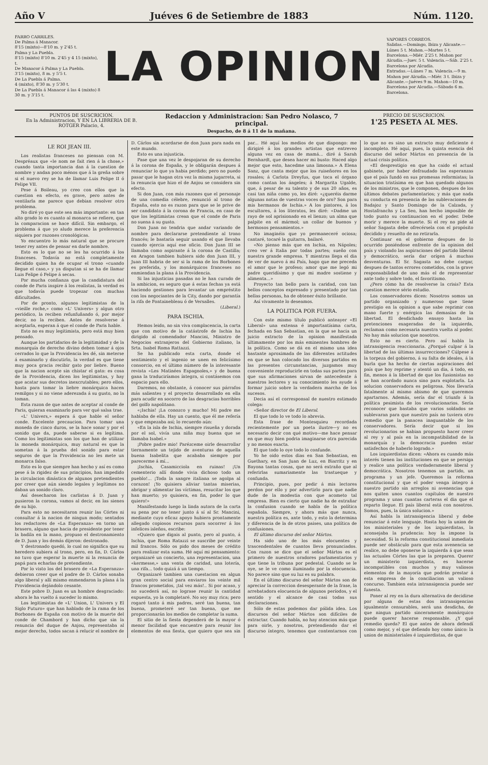Año V Juéves 6 de Setiembre de 1883 Núm. 1120.
FARRO CARRILES.
De Palma á Manacor.
8'15 (mixto)—8'10 m. y 2'45 t.
Palma y La Puebla.
8'15 (mixto) 8'10 m. 2'45 y 4 15 (mixto), t.
De Manacor á Palma y La Puebla.
3'15 (mixto), 8 m. y 5'5 t.
De La Puebla á Palma.
4 (mixto), 8'30 m. y 5'30 t.
De La Puebla á Manacor á las 4 (mixto) 8 30 m. y 3'15 t.
LA OPINION
VAPORES CORREOS.
Salidas.—Domingo, Ibiza y Alicante.—Lúnes 5 t. Mahon.—Martes 5 t. Barcelona.—Miér. 2'25 t. Mahon por Alcudia.—Juev. 5 t. Valencia.—Sáb. 2'25 t. Barcelona por Alcudia.
Entradas.—Lúnes 7 m. Valencia.—9 m. Mahon por Alcudia.—Miér. 3 t. Ibiza y Alicante.—Juéves 9 m. Mahon—10 m. Barcelona por Alcudia.—Sábado 6 m. Barcelona.
PUNTOS DE SUSCRICION.
En la Administracion, Y EN LA LIBRERIA DE B. ROTGER Palacio, 4.
Redaccion y Administracion: San Pedro Nolasco, 7 principal.
Despacho, de 8 á 11 de la mañana.
PRECIO DE SUSCRICION.
1'25 PESETA AL MES.
LE ROI JEAN III.
Los realistas franceses no piensan con M. Despréaux que «le nom ne fait rien á la chose,» cuando tanta importancia dan á la cuestion de nombre y andan poco ménos que á la greña sobre si el nuevo rey se ha de llamar Luis Felipe II ó Felipe VII.
Pese á Boileau, yo creo con ellos que la cuestion en efecto, es grave, pero antes de ventilarla me parece que debian resolver otro problema.
No diré yo que este sea más importante: en tan alto grado lo es cuanto al monarca se refiere, que la comparacion se hace difícil. Sin embargo, el problema á que yo aludo merece la preferencia siquiera por razones cronológicas.
Yo encuentro lo más natural que se procure tener rey antes de pensar en darle nombre.
Esto es lo que no se les ha ocurrido á los franceses. Todavía no está completamente decidido quien ha de ocupar el trono «cuando llegue el caso,» y ya disputan si se ha de llamar Luis Felipe ó Felipe á secas.
Por mucha confianza que la candidatura del conde de Paris inspire á los realistas, la verdad es que todavía puede tropezar con muchas dificultades.
Por de pronto, algunos legitimistas de la «vieille roche,» como «L' Univers» y algun otro periódico, la reciben refunfuñando ó, por mejor decir, no la reciben. Antes de resolverse á aceptarla, esperan á que el conde de Paris hable.
Esto no es muy legitimista, pero está muy bien pensado.
Aunque los partidarios de la legitimidad y de la monarquía de derecho divino deben tomar á ojos cerrados lo que la Providencia les dé, sin meterse á examinarlo y discutirlo, la verdad es que tiene muy poca gracia recibir gato por liebre. Bueno que la nacion acepte sin chistar el gato: es cosa de la Providencia, dicen los legitimistas, y hay que acatar sus decretos inexcrutables; pero ellos, hasta para tomar la liebre monárquica hacen remilgos y si no viene aderezada á su gusto, no la toman.
Esta razon de que antes de aceptar al conde de Paris, quieran examinarlo para ver qué salsa trae.
«L' Univers,» espera á que hable el señor conde. Excelente precaucion. Para tomar una moneda de cinco duros, se la hace sonar y por el sonido que da, puede saberse si es legítima. Como los legitimistas son los que han de utilizar la moneda monárquica, muy natural es que la sometan á la prueba del sonido para estar seguros de que la Providencia no les mete un monarca falso.
Esto es lo que siempre han hecho y así es como pese á la rigidez de sus principios, han impedido la circulacion dinástica de algunos pretendientes por creer que aún siendo legales y legítimos no daban un sonido claro.
Así desecharon los carlistas á D. Juan y pusieron la corona, vamos al decir, en las sienes de su hijo.
Para esto no necesitaron reunir las Córtes ni consultar á la nacion de ningun modo; sentados los redactores de «La Esperanza» en torno un brasero, alguno que hacia de presidente por tener la badila en la mano, propuso el destronamiento de D. Juan y los demás dijeron: destronado.
Y destronado quedó, lo cual no significa que su heredero subiera al trono, pero, en fin, D. Cárlos no tuvo que esperar la muerte ni la renuncia de papá para echarlas de pretendiente.
Por lo visto los del brasero de «La Esperanza» debieron creer que el padre de D. Cárlos sonaba algo liberal y allí mismo enmendaron la plana á la Providencia dejándolo cesante.
Este pobre D. Juan es un hombre desgraciado: ahora le ha vuelto á suceder lo mismo.
Los legitimistas de «L' Union, L' Univers y El Siglo Futuro» que han hablado de la rama de los Borbones de España con motivo de la muerte del conde de Chambord y han dicho que sin la renuncia del duque de Anjou, representaba al mejor derecho, todos sacan á relucir el nombre de D. Cárlos sin acordarse de don Juan para nada en este mundo.
Esto es una injusticia.
Pase que una vez le despojaran de su derecho á la corona de España, y le obligarán despues á renunciar lo que ya habia perdido; pero no puedo pasar que le hagan otra vez la misma jugarreta, si la renuncia que hizo el de Anjou se considera sin efecto.
Si don Juan, con más razones que el personaje de una comedia célebre, renunció al trono de España, esto no es razon para que se le prive de ser candidato á la corona de Francia, en caso de que los legitimistas crean que el conde de Paris no suena á su gusto.
Don Juan no tendria que andar variando de nombre para declararse pretendiente al trono francés; le bastaría seguir usando el que llevaba cuando ejercia aquí ese oficio. Don Juan III se llamaba como aspirante á la corona de Castilla; en Aragon tambien hubiera sido don Juan III, y Juan III habria de ser si la rama de los Borbones es preferida, y los monárquicos franceses no enmiendan la plana á la Providencia.
Si las injusticias pasadas no le han curado de la ambicion, es seguro que á estas fechas ya está haciendo gestiones para levantar un empréstito con los negociantes de la City, dando por garantía la rifa de Fontainebleau ó de Versalles.
(Liberal.)
PARA ISCHIA.
Hemos leido, no sin viva complacencia, la carta que con motivo de la catástrofe de Ischia ha dirigido al comendador Mancini, Ministro de Negocios extranjeros del Gobierno italiano, la Srta. Isabel Roma Rattazzi.
Se ha publicado esta carta, donde el sentimiento y el ingenio se unen en felicísimo consorcio, en el último número de la interesante revista «Les Matinées Espagnoles,» y de buena gana la traduciríamos íntegra, si contásemos con espacio para ello.
Daremos, no obstante, á conocer sus párrafos más salientes y el proyecto desarrollado en ella para acudir en socorro de las desgracias horribles del golfo napolitano.
«¡Ischia! ¡La conozco y mucho! Mi padre me hablaba de ella. Hay un cuento, que él me refería y que empezaba así; lo recuerdo aún:
«En la isla de Ischia, siempre risueña y dorada por el sol, vivía una niña muy buena que se llamaba Isabel.»
¡Pobre padre mio! Parézceme oirle desarrollar tiernamente un tejido de aventuras de aquella buena Isabelita que acababa siempre por parecerme á mí...
¡Ischia, Casamicciola en ruinas! ¡Un cementerio allí donde vivia dichoso todo un pueblo!... ¡Toda la sangre italiana se agolpa al corazon! ¡Yo quisiera aliviar tantas miserias, abrigar y alimentar las víctimas, resucitar los que han muerto; yo quisiera, en fin, poder lo que quiero!»
Manifestando luego la linda autora de la carta su pena por no tener junto á sí al Sr. Mancini, mediante cuyo eficaz apoyo hubiera prontamente allegado copiosos recursos para socorrer á los infelices isleños, escribe:
«Quiero que digais al punto, pero al punto, á Ischia, que Roma Ratazzi se suscribe por veinte mil francos. Sólo os pido dos meses de crédito para realizar esta suma. Hé aquí mi pensamiento: organizaré un concierto, una representacion, una «kermesse,» una venta de caridad, una lotería, una rifa... todo quizá á un tiempo.
Organizaré tambien una cuestacion en algun gran centro social para enviaros los veinte mil francos prometidos, ¡tal vez más!.. Si por acaso, y no sucederá así, no lograse reunir la cantidad expuesta, yo la completaré. No soy muy rica; pero rogaré tanto á mis padres, seré tan buena, tan buena, prometeré ser tan buena, que me proporcionarán los medios de completar la suma.
El sitio de la fiesta dependerá de la mayor ó menor facilidad que encuentre para reunir los elementos de esa fiesta, que quiero que sea sin par... Hé aquí los medios de que dispongo: me dirigiré á los grandes artistas que entreveo alguna vez en casa de mamá... diré á Sarah Bernhardt, que desea hacer mi busto: Haced algo mejor que esto, hacedme una limosna.» A Elena Sanz, que canta mejor que los ruiseñores en los rosales; á Carlota Dreyfus, que toca el órgano como cantan los ángeles; á Margarita Ugalde, que, á pesar de su talento y de sus 20 años, es casi tan niña como yo, les diré: «¿queréis darme algunas notas de vuestras voces de oro? Son para mis hermanos de Ischia.» A los pintores, á los escultores, á los literatos, les diré: «Dadme un rayo de sol aprisionado en el lienzo; un alma que palpite en el mármol; un collar de buenos y hermosos pensamientos.»
No imaginéis que yo permaneceré ociosa; cantaré, tocaré la guitarra, bailaré.
«No pienso más que en Ischia, en Nápoles; creo ver á Italia por todas partes; sueño con nuestra grande empresa. Y mientras llega el dia de ver de nuevo á mi País, hago que me preceda el amor que le profeso; amor que me legó mi padre queridísimo y que mi madre sostiene y alimenta...»
Proyecto tan bello para la caridad, con tan bellos conceptos expresado y presentado por tan bellas personas, ha de obtener éxito brillante.
Así vivamente lo deseamos.
LA POLITICA POR FUERA.
Con este mismo título publicó anteayer «El Liberal» una extensa é importantísima carta, fechada en San Sebastian, en la que se hacia un juicio extracto de la opinion manifestada últimamente por los más eminentes hombres de la política. Como se dá en el mismo una idea bastante aproximada de las diferentes actitudes en que se han colocado los diversos partidos en las presentes circunstancias, juzgamos muy conveniente reproducirle en todas sus partes para que sus afirmaciones sirvan de antecedente á nuestros lectores y su conocimiento les ayude á formar juicio sobre la verdadera marcha de los sucesos.
Decia así el corresponsal de nuestro estimado colega:
«Señor director de El Liberal.
El que todo lo ve todo lo abrevia.
Esta frase de Montesquieu recordada recientemente por un poeta ilustre—y no es necesario decir con qué motivo—me hace pensar en que muy bien podria imaginarse otra parecida y no menos exacta.
El que todo lo oye todo lo confunde.
Yo he oido estos dias en San Sebastian, en Guethary, en San Juan de Luz, en Biarritz y en Bayona tantas cosas, que no será extraño que al referirlas sumariamente las trastueque y confunda.
Principio, pues, por pedir á mis lectores perdon por ello y por advertirlo para que nadie dude de la modestia con que acometo tal empresa. Bien es cierto que nadie ha de extrañar la confusion cuando se habla de la política española. Siempre, y ahora más que nunca, nuestra política es, ante todo, y esto la determina y diferencia de la de otros paises, una política de confusiones.
El último discurso del señor Mártos.
Ha sido uno de los más elocuentes y trascendentales de cuantos lleva pronunciados. Con razon se dice que el señor Mártos es el primero de nuestros oradores parlamentarios y que tiene la tribuna por pedestal. Cuando se le oye, se le ve como iluminado por la elocuencia. No parece sino que su luz es su palabra.
En el último discurso del señor Mártos son de apreciar la correccion desesperante de la frase, la arrebatadora elocuencia de algunos períodos, y el sentido y el alcance de casi todas sus declaraciones.
Sólo de estas podemos dar pálida idea. Los discursos del señor Mártos son difíciles de extractar. Cuando habla, no hay atencion más que para oirle, y nosotros, pretendiendo dar el discurso íntegro, tenemos que contentarnos con lo que no es sino un extracto muy deficiente é incompleto. Hé aquí, pues, la quinta esencia del discurso del señor Mártos en presencia de la actual crisis política.
«El desprestigio en que ha caido el actual gabinete, por haber defraudado las esperanzas que el país fundó en sus promesas reformistas; la situacion tristísima en que han quedado algunos de los ministros, que le componen, despues de los últimos debates parlamentarios; y más que nada su conducta en presencia de las sublevaciones de Badajoz y Santo Domingo de la Calzada, y Hostafranchs y La Seo, han hecho imposible de todo punto su continuacion en el poder. Debe morir y merece la muerte. Si el rey no pide al señor Sagasta debe ofrecérsela con el propósito decidido y resuelto de no retirarla.
Continuar en el gobierno despues de lo ocurrido poniéndose enfrente de la opinion del país y violando las aspiraciones del partido liberal y democrático, sería dar orígen á muchas desventuras. El Sr. Sagasta no debe cargar, despues de tantos errores cometidos, con la grave responsabilidad de uno más el de representar ante todo y sobre todo, el favoritismo.
¿Pero cómo ha de resolverse la crisis? Esta cuestion merece sério estudio.
Los conservadores dicen: Nosotros somos un partido organizado y numeroso que tiene prestigio en la opinion a que sabe reprimir con mano fuerte y enérgica las demasías de la libertad. El desdichado ensayo hasta las pretenciones exageradas de la izquierda, reclaman como necesaria nuestra vuelta al poder. No hay más solucion que nosotros.
Esto no es cierto. Pero así habla la intransigencia reaccionaria. ¿Porqué culpar á la libertad de las últimas insurrecciones? Cúlpese á la torpeza del gobierno, á su falta de ideales, á la burla que ha hecho de ciertas aspiraciones del país que hoy reprime y atentó un dia, á todo, en fin, menos á la libertad de que los fusionistas no se han acordado nunca sino para explotarla. La solucion conservadora es peligrosa. Nos llevaría fatalmente al mismo abismo de que queremos apartarnos. Además, sería dar el triunfo á la política pesimista de los revolucionarios. Sería reconocer que bastaba que varios soldados se sublevaran para que nuestro país no tuviera otro remedio que la panacea inaguantable de los conservadores. Sería decir que si los revolucionarios se habian propuesto hacer creer al rey y al país en la incompatibilidad de la monarquía y la democracia pueden estar satisfechos de haberlo logrado.»
Los izquierdistas dicen: «Ahora es cuando más interés tienen las instituciones en que se persiga y realice una política verdaderamente liberal y democrática. Nosotros tenemos un partido, un programa y un jefe. Queremos la reforma constitucional y que el poder venga íntegro á nuestro partido sin arreglos ni avenencias que nos quiten unos cuantos capítulos de nuestro programa y unas cuantas carteras el dia que el reparto llegue. El país liberal está con nosotros. Somos, pues, la única solucion.»
Así habla la intransigencia liberal y debe renunciar á este lenguaje. Hasta hoy la union de los ministeriales y de los izquierdistas, la aconsejaba la prudencia: hoy la impone la necesidad. Si la reforma constitucional inmediata puede ser obstáculo para que esta avenencia se realice, no debe oponerse la izquierda á que sean las actuales Córtes las que la preparen. Querer un ministerio izquierdista, es hacerse incompatibles con muchos y muy valiosos elementos de la mayoría que podrán prestar á esta empresa de la conciliacion un valioso concurso. Tambien esta intransigencia puede ser funesta.
Poner al rey en la dura alternativa de decidirse por alguna de estas dos intransigencias igualmente censurables, será una desdicha, de que ningun partido sinceramente monárquico puede querer hacerse responsable. ¿Y qué remedio queda? El que antes de ahora defendí como mejor, y el que defiendo hoy como único: la union de ministeriales é izquierdistas, de que